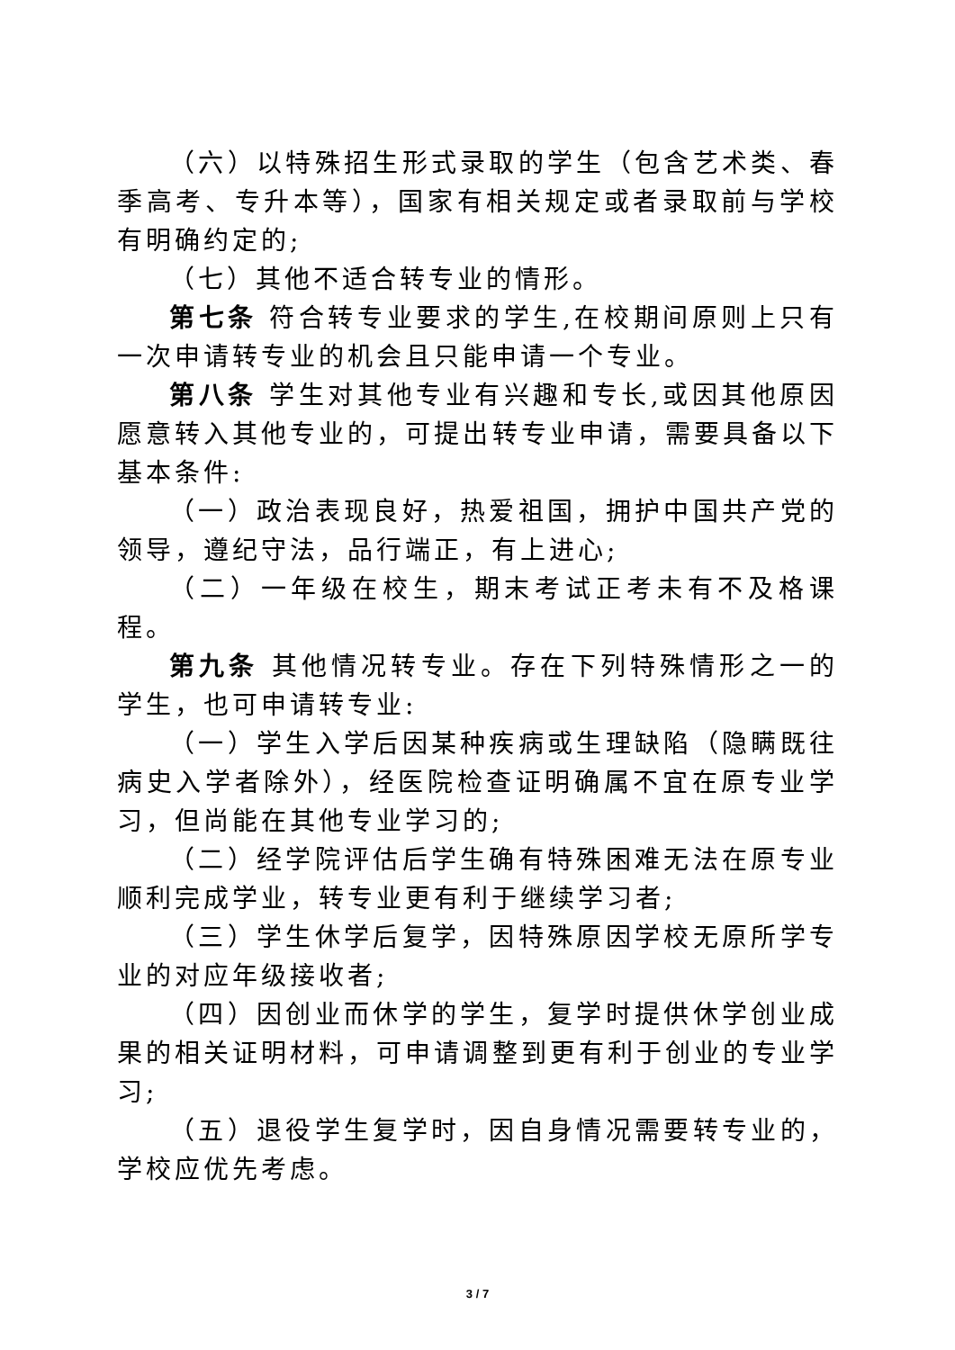（六）以特殊招生形式录取的学生（包含艺术类、春季高考、专升本等），国家有相关规定或者录取前与学校有明确约定的;
（七）其他不适合转专业的情形。
第七条 符合转专业要求的学生,在校期间原则上只有一次申请转专业的机会且只能申请一个专业。
第八条 学生对其他专业有兴趣和专长,或因其他原因愿意转入其他专业的，可提出转专业申请，需要具备以下基本条件:
（一）政治表现良好，热爱祖国，拥护中国共产党的领导，遵纪守法，品行端正，有上进心;
（二）一年级在校生，期末考试正考未有不及格课程。
第九条 其他情况转专业。存在下列特殊情形之一的学生，也可申请转专业:
（一）学生入学后因某种疾病或生理缺陷（隐瞒既往病史入学者除外），经医院检查证明确属不宜在原专业学习，但尚能在其他专业学习的;
（二）经学院评估后学生确有特殊困难无法在原专业顺利完成学业，转专业更有利于继续学习者;
（三）学生休学后复学，因特殊原因学校无原所学专业的对应年级接收者;
（四）因创业而休学的学生，复学时提供休学创业成果的相关证明材料，可申请调整到更有利于创业的专业学习;
（五）退役学生复学时，因自身情况需要转专业的，学校应优先考虑。
3 / 7